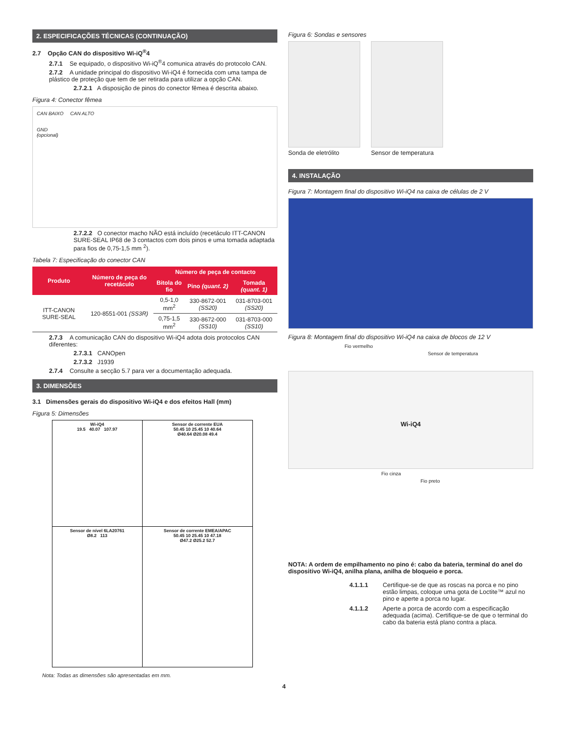2. ESPECIFICAÇÕES TÉCNICAS (CONTINUAÇÃO)
2.7 Opção CAN do dispositivo Wi-iQ<sup>®</sup>4
2.7.1 Se equipado, o dispositivo Wi-iQ<sup>®</sup>4 comunica através do protocolo CAN.
2.7.2 A unidade principal do dispositivo Wi-iQ4 é fornecida com uma tampa de plástico de proteção que tem de ser retirada para utilizar a opção CAN.
2.7.2.1 A disposição de pinos do conector fêmea é descrita abaixo.
Figura 4: Conector fêmea
CAN BAIXO CAN ALTO
GND
(opcional)
2.7.2.2 O conector macho NÃO está incluído (recetáculo ITT-CANON SURE-SEAL IP68 de 3 contactos com dois pinos e uma tomada adaptada para fios de 0,75-1,5 mm <sup>2</sup>).
Tabela 7: Especificação do conector CAN
| Produto | Número de peça do recetáculo | Número de peça de contacto | | |
| --- | --- | --- | --- | --- |
| | | Bitola do fio | Pino (quant. 2) | Tomada (quant. 1) |
| ITT-CANON SURE-SEAL | 120-8551-001 (SS3R) | 0,5-1,0 mm<sup>2</sup> | 330-8672-001 (SS20) | 031-8703-001 (SS20) |
| | | 0,75-1,5 mm<sup>2</sup> | 330-8672-000 (SS10) | 031-8703-000 (SS10) |
2.7.3 A comunicação CAN do dispositivo Wi-iQ4 adota dois protocolos CAN diferentes:
2.7.3.1 CANOpen
2.7.3.2 J1939
2.7.4 Consulte a secção 5.7 para ver a documentação adequada.
3. DIMENSÕES
3.1 Dimensões gerais do dispositivo Wi-iQ4 e dos efeitos Hall (mm)
Figura 5: Dimensões
| Wi-iQ4 19.5 40.07 107.97 | Sensor de corrente EUA 50.45 10 25.45 10 40.64 Ø40.64 Ø20.08 49.4 |
| Sensor de nível 6LA20761 Ø8.2 113 | Sensor de corrente EMEA/APAC 50.45 10 25.45 10 47.18 Ø47.2 Ø25.2 52.7 |
Nota: Todas as dimensões são apresentadas em mm.
Figura 6: Sondas e sensores
Sonda de eletrólito Sensor de temperatura
4. INSTALAÇÃO
Figura 7: Montagem final do dispositivo Wi-iQ4 na caixa de células de 2 V
Figura 8: Montagem final do dispositivo Wi-iQ4 na caixa de blocos de 12 V
Fio vermelho
Sensor de temperatura
Wi-iQ4
Fio cinza
Fio preto
NOTA: A ordem de empilhamento no pino é: cabo da bateria, terminal do anel do dispositivo Wi-iQ4, anilha plana, anilha de bloqueio e porca.
4.1.1.1 Certifique-se de que as roscas na porca e no pino estão limpas, coloque uma gota de Loctite™ azul no pino e aperte a porca no lugar.
4.1.1.2 Aperte a porca de acordo com a especificação adequada (acima). Certifique-se de que o terminal do cabo da bateria está plano contra a placa.
4